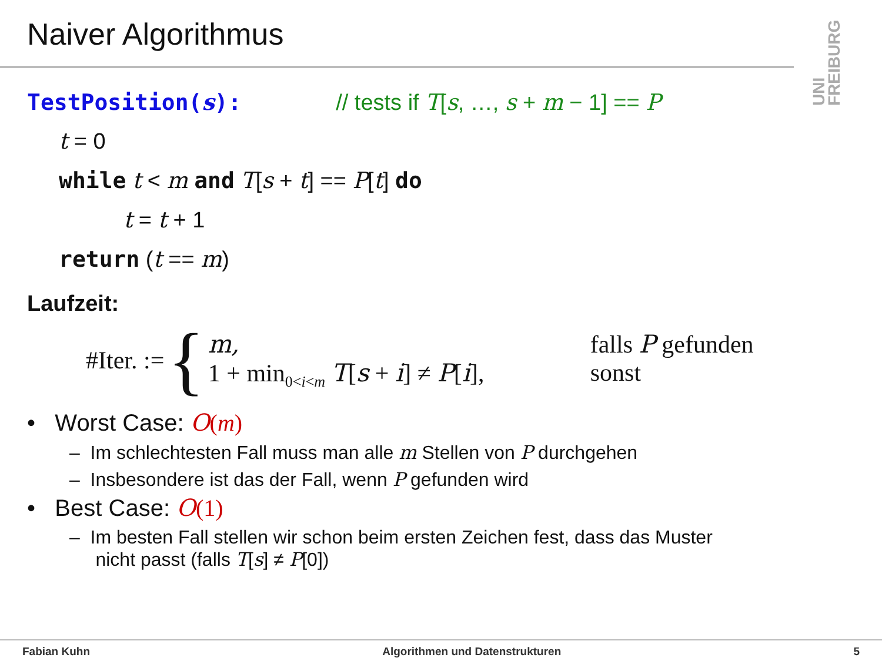Naiver Algorithmus
UNI FREIBURG
TestPosition(s): // tests if T[s, …, s + m − 1] == P
t = 0
while t < m and T[s + t] == P[t] do
t = t + 1
return (t == m)
Laufzeit:
#Iter. :=
{
m, falls P gefunden
1 + min<sub>0<i<m</sub> T[s + i] ≠ P[i], sonst
• Worst Case: O(m)
– Im schlechtesten Fall muss man alle m Stellen von P durchgehen
– Insbesondere ist das der Fall, wenn P gefunden wird
• Best Case: O(1)
– Im besten Fall stellen wir schon beim ersten Zeichen fest, dass das Muster
nicht passt (falls T[s] ≠ P[0])
Fabian Kuhn Algorithmen und Datenstrukturen 5